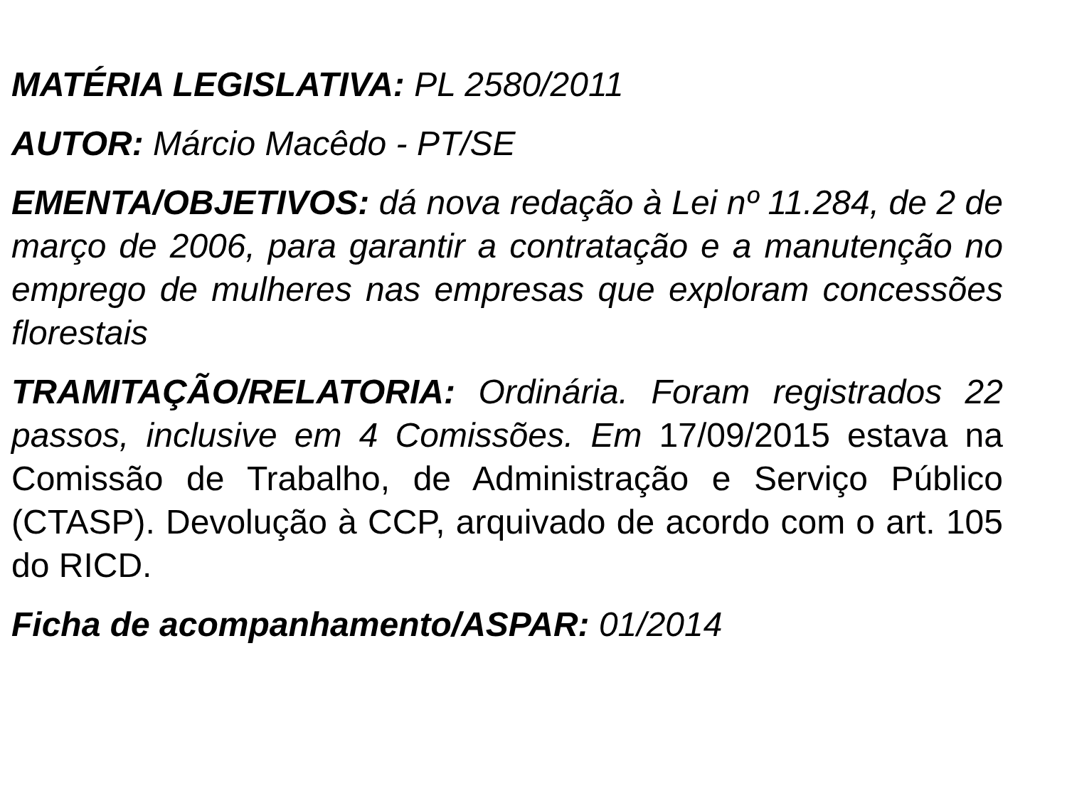MATÉRIA LEGISLATIVA: PL 2580/2011
AUTOR: Márcio Macêdo - PT/SE
EMENTA/OBJETIVOS: dá nova redação à Lei nº 11.284, de 2 de março de 2006, para garantir a contratação e a manutenção no emprego de mulheres nas empresas que exploram concessões florestais
TRAMITAÇÃO/RELATORIA: Ordinária. Foram registrados 22 passos, inclusive em 4 Comissões. Em 17/09/2015 estava na Comissão de Trabalho, de Administração e Serviço Público (CTASP). Devolução à CCP, arquivado de acordo com o art. 105 do RICD.
Ficha de acompanhamento/ASPAR: 01/2014